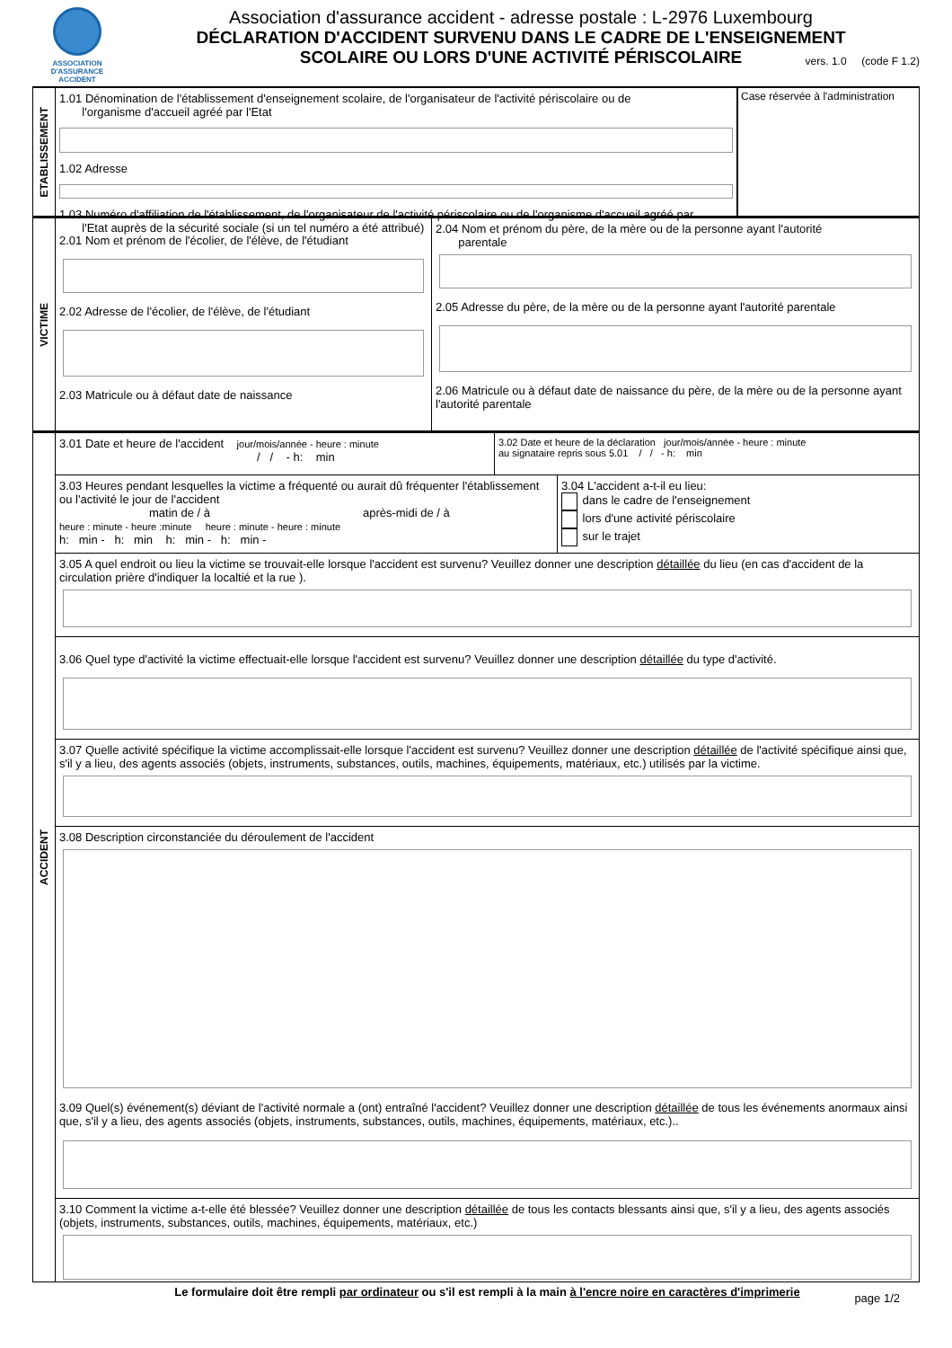ASSOCIATION
D'ASSURANCE ACCIDENT
Association d'assurance accident - adresse postale : L-2976 Luxembourg
DÉCLARATION D'ACCIDENT SURVENU DANS LE CADRE DE L'ENSEIGNEMENT
SCOLAIRE OU LORS D'UNE ACTIVITÉ PÉRISCOLAIRE
vers. 1.0 (code F 1.2)
ETABLISSEMENT
1.01 Dénomination de l'établissement d'enseignement scolaire, de l'organisateur de l'activité périscolaire ou de
l'organisme d'accueil agréé par l'Etat
1.02 Adresse
1.03 Numéro d'affiliation de l'établissement, de l'organisateur de l'activité périscolaire ou de l'organisme d'accueil agréé par
l'Etat auprès de la sécurité sociale (si un tel numéro a été attribué)
Case réservée à l'administration
VICTIME
2.01 Nom et prénom de l'écolier, de l'élève, de l'étudiant
2.02 Adresse de l'écolier, de l'élève, de l'étudiant
2.03 Matricule ou à défaut date de naissance
2.04 Nom et prénom du père, de la mère ou de la personne ayant l'autorité
parentale
2.05 Adresse du père, de la mère ou de la personne ayant l'autorité parentale
2.06 Matricule ou à défaut date de naissance du père, de la mère ou de la personne ayant l'autorité parentale
ACCIDENT
3.01 Date et heure de l'accident jour/mois/année - heure : minute
/ / - h: min
3.02 Date et heure de la déclaration jour/mois/année - heure : minute
au signataire repris sous 5.01 / / - h: min
3.03 Heures pendant lesquelles la victime a fréquenté ou aurait dû fréquenter l'établissement ou l'activité le jour de l'accident
matin de / à après-midi de / à
heure : minute - heure :minute heure : minute - heure : minute
h: min - h: min h: min - h: min -
3.04 L'accident a-t-il eu lieu:
dans le cadre de l'enseignement
lors d'une activité périscolaire
sur le trajet
3.05 A quel endroit ou lieu la victime se trouvait-elle lorsque l'accident est survenu? Veuillez donner une description détaillée du lieu (en cas d'accident de la circulation prière d'indiquer la localtié et la rue ).
3.06 Quel type d'activité la victime effectuait-elle lorsque l'accident est survenu? Veuillez donner une description détaillée du type d'activité.
3.07 Quelle activité spécifique la victime accomplissait-elle lorsque l'accident est survenu? Veuillez donner une description détaillée de l'activité spécifique ainsi que, s'il y a lieu, des agents associés (objets, instruments, substances, outils, machines, équipements, matériaux, etc.) utilisés par la victime.
3.08 Description circonstanciée du déroulement de l'accident
3.09 Quel(s) événement(s) déviant de l'activité normale a (ont) entraîné l'accident? Veuillez donner une description détaillée de tous les événements anormaux ainsi que, s'il y a lieu, des agents associés (objets, instruments, substances, outils, machines, équipements, matériaux, etc.)..
3.10 Comment la victime a-t-elle été blessée? Veuillez donner une description détaillée de tous les contacts blessants ainsi que, s'il y a lieu, des agents associés (objets, instruments, substances, outils, machines, équipements, matériaux, etc.)
Le formulaire doit être rempli par ordinateur ou s'il est rempli à la main à l'encre noire en caractères d'imprimerie
page 1/2